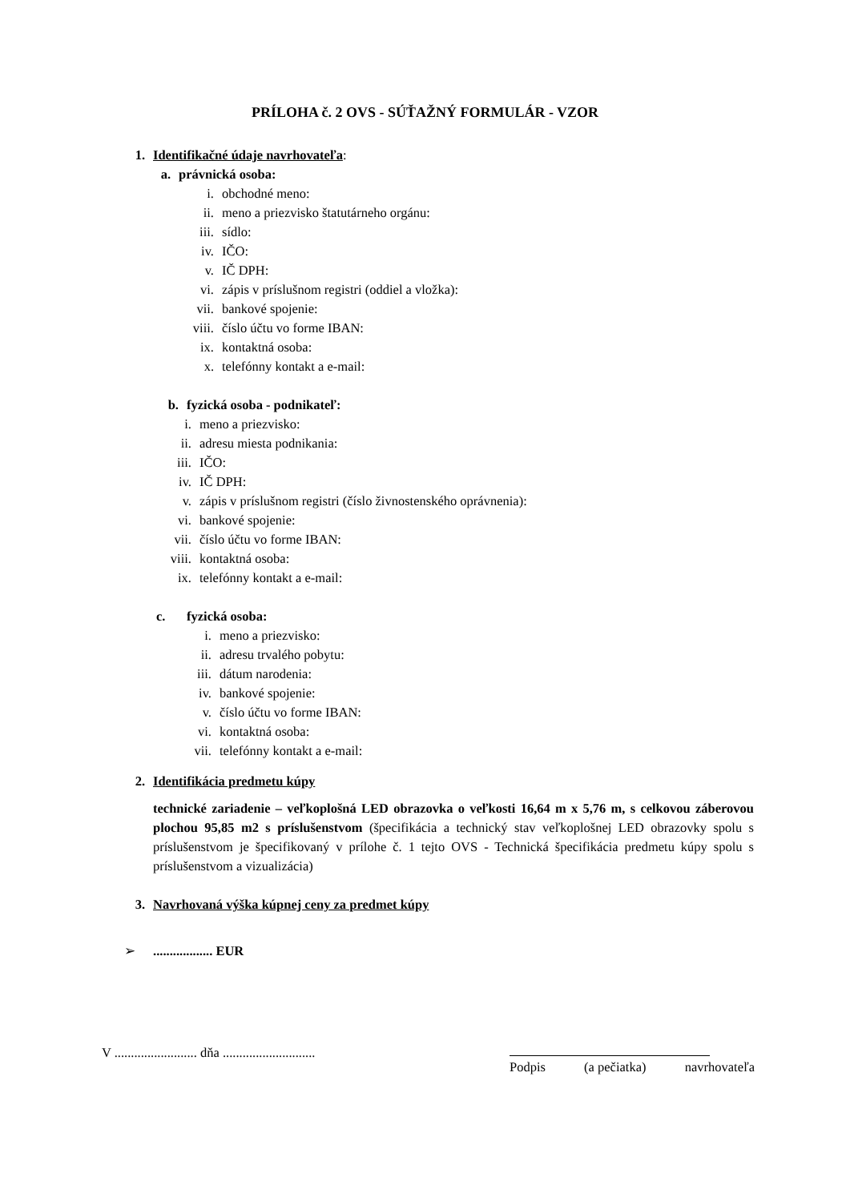PRÍLOHA č. 2 OVS - SÚŤAŽNÝ FORMULÁR - VZOR
1. Identifikačné údaje navrhovateľa:
a. právnická osoba:
i. obchodné meno:
ii. meno a priezvisko štatutárneho orgánu:
iii. sídlo:
iv. IČO:
v. IČ DPH:
vi. zápis v príslušnom registri (oddiel a vložka):
vii. bankové spojenie:
viii. číslo účtu vo forme IBAN:
ix. kontaktná osoba:
x. telefónny kontakt a e-mail:
b. fyzická osoba - podnikateľ:
i. meno a priezvisko:
ii. adresu miesta podnikania:
iii. IČO:
iv. IČ DPH:
v. zápis v príslušnom registri (číslo živnostenského oprávnenia):
vi. bankové spojenie:
vii. číslo účtu vo forme IBAN:
viii. kontaktná osoba:
ix. telefónny kontakt a e-mail:
c. fyzická osoba:
i. meno a priezvisko:
ii. adresu trvalého pobytu:
iii. dátum narodenia:
iv. bankové spojenie:
v. číslo účtu vo forme IBAN:
vi. kontaktná osoba:
vii. telefónny kontakt a e-mail:
2. Identifikácia predmetu kúpy
technické zariadenie – veľkoplošná LED obrazovka o veľkosti 16,64 m x 5,76 m, s celkovou záberovou plochou 95,85 m2 s príslušenstvom (špecifikácia a technický stav veľkoplošnej LED obrazovky spolu s príslušenstvom je špecifikovaný v prílohe č. 1 tejto OVS - Technická špecifikácia predmetu kúpy spolu s príslušenstvom a vizualizácia)
3. Navrhovaná výška kúpnej ceny za predmet kúpy
➢.................. EUR
V ......................... dňa ............................
Podpis (a pečiatka) navrhovateľa